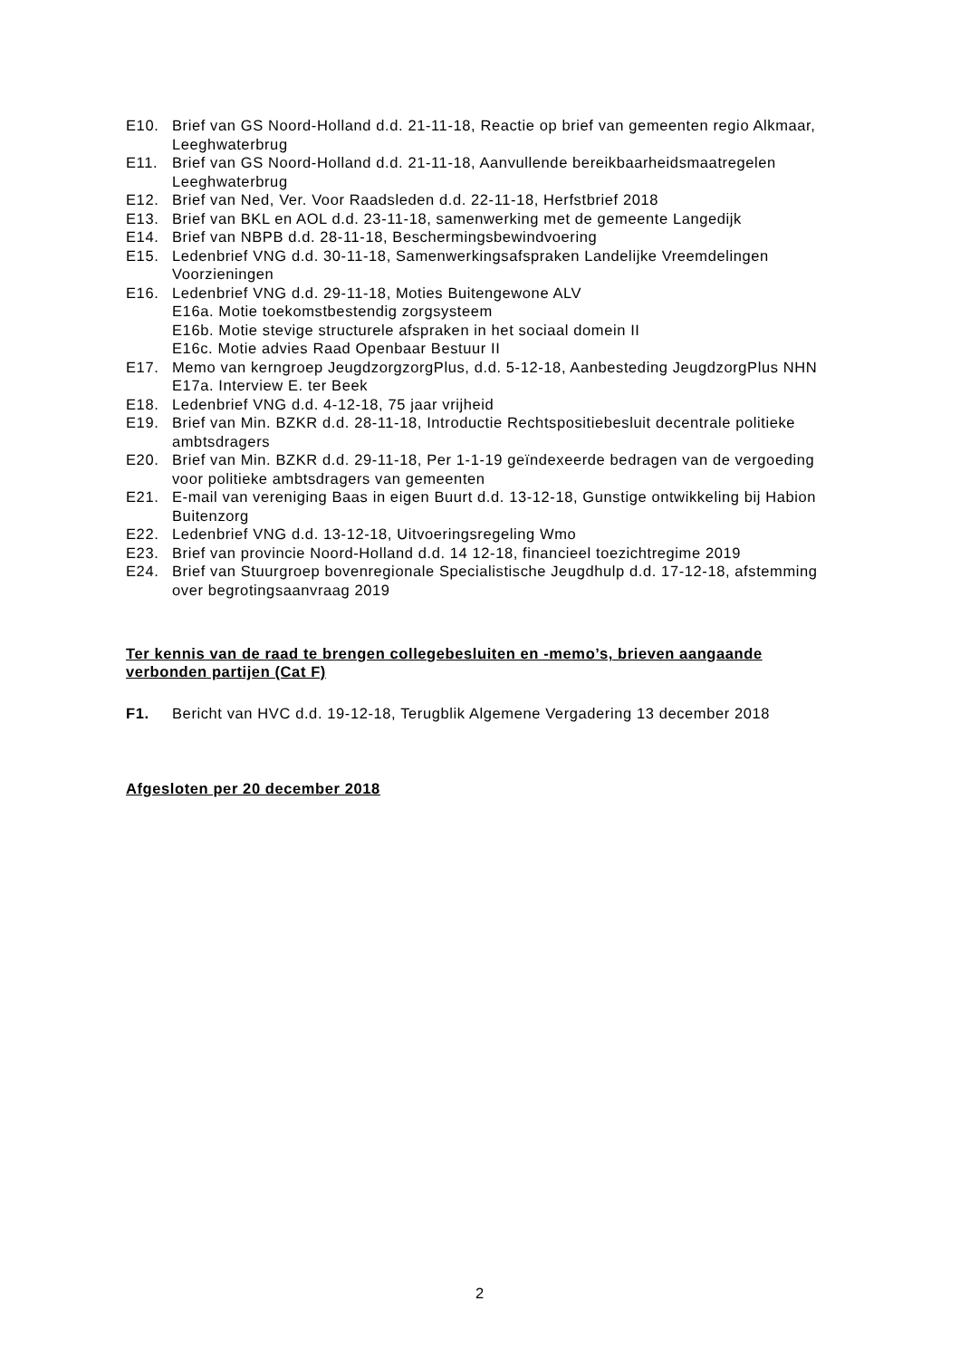E10. Brief van GS Noord-Holland d.d. 21-11-18, Reactie op brief van gemeenten regio Alkmaar, Leeghwaterbrug
E11. Brief van GS Noord-Holland d.d. 21-11-18, Aanvullende bereikbaarheidsmaatregelen Leeghwaterbrug
E12. Brief van Ned, Ver. Voor Raadsleden d.d. 22-11-18, Herfstbrief 2018
E13. Brief van BKL en AOL d.d. 23-11-18, samenwerking met de gemeente Langedijk
E14. Brief van NBPB d.d. 28-11-18, Beschermingsbewindvoering
E15. Ledenbrief VNG d.d. 30-11-18, Samenwerkingsafspraken Landelijke Vreemdelingen Voorzieningen
E16. Ledenbrief VNG d.d. 29-11-18, Moties Buitengewone ALV
E16a. Motie toekomstbestendig zorgsysteem
E16b. Motie stevige structurele afspraken in het sociaal domein II
E16c. Motie advies Raad Openbaar Bestuur II
E17. Memo van kerngroep JeugdzorgzorgPlus, d.d. 5-12-18, Aanbesteding JeugdzorgPlus NHN
E17a. Interview E. ter Beek
E18. Ledenbrief VNG d.d. 4-12-18, 75 jaar vrijheid
E19. Brief van Min. BZKR d.d. 28-11-18, Introductie Rechtspositiebesluit decentrale politieke ambtsdragers
E20. Brief van Min. BZKR d.d. 29-11-18, Per 1-1-19 geïndexeerde bedragen van de vergoeding voor politieke ambtsdragers van gemeenten
E21. E-mail van vereniging Baas in eigen Buurt d.d. 13-12-18, Gunstige ontwikkeling bij Habion Buitenzorg
E22. Ledenbrief VNG d.d. 13-12-18, Uitvoeringsregeling Wmo
E23. Brief van provincie Noord-Holland d.d. 14 12-18, financieel toezichtregime 2019
E24. Brief van Stuurgroep bovenregionale Specialistische Jeugdhulp d.d. 17-12-18, afstemming over begrotingsaanvraag 2019
Ter kennis van de raad te brengen collegebesluiten en -memo’s, brieven aangaande verbonden partijen (Cat F)
F1. Bericht van HVC d.d. 19-12-18, Terugblik Algemene Vergadering 13 december 2018
Afgesloten per 20 december 2018
2